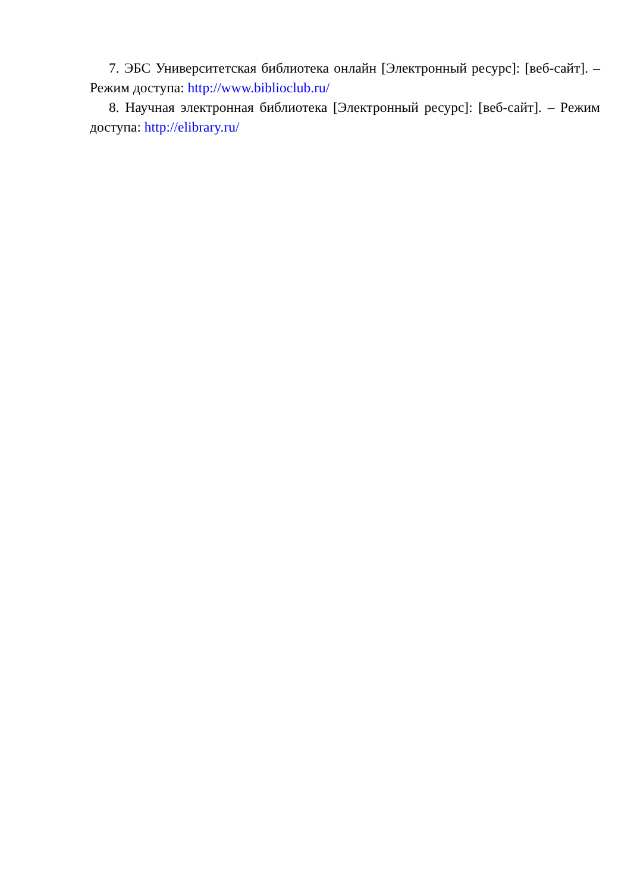7. ЭБС Университетская библиотека онлайн [Электронный ресурс]: [веб-сайт]. – Режим доступа: http://www.biblioclub.ru/
8. Научная электронная библиотека [Электронный ресурс]: [веб-сайт]. – Режим доступа: http://elibrary.ru/